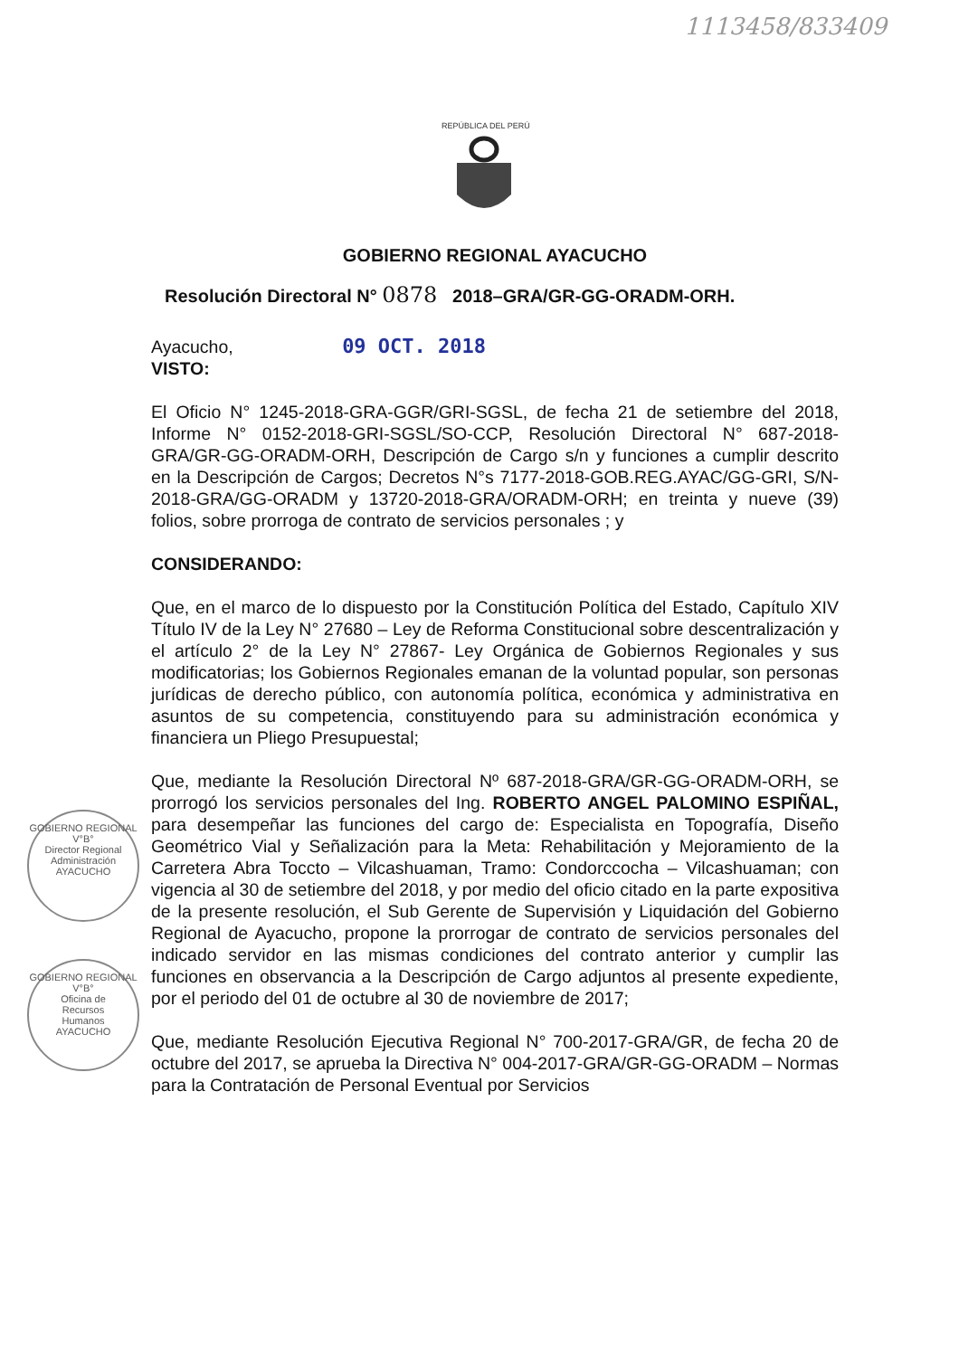1113458/833409
REPÚBLICA DEL PERÚ
GOBIERNO REGIONAL
V°B°
Director Regional
Administración
AYACUCHO
GOBIERNO REGIONAL
V°B°
Oficina de
Recursos
Humanos
AYACUCHO
GOBIERNO REGIONAL AYACUCHO
Resolución Directoral N° 0878 2018–GRA/GR-GG-ORADM-ORH.
Ayacucho, 09 OCT. 2018
VISTO:
El Oficio N° 1245-2018-GRA-GGR/GRI-SGSL, de fecha 21 de setiembre del 2018, Informe N° 0152-2018-GRI-SGSL/SO-CCP, Resolución Directoral N° 687-2018-GRA/GR-GG-ORADM-ORH, Descripción de Cargo s/n y funciones a cumplir descrito en la Descripción de Cargos; Decretos N°s 7177-2018-GOB.REG.AYAC/GG-GRI, S/N-2018-GRA/GG-ORADM y 13720-2018-GRA/ORADM-ORH; en treinta y nueve (39) folios, sobre prorroga de contrato de servicios personales ; y
CONSIDERANDO:
Que, en el marco de lo dispuesto por la Constitución Política del Estado, Capítulo XIV Título IV de la Ley N° 27680 – Ley de Reforma Constitucional sobre descentralización y el artículo 2° de la Ley N° 27867- Ley Orgánica de Gobiernos Regionales y sus modificatorias; los Gobiernos Regionales emanan de la voluntad popular, son personas jurídicas de derecho público, con autonomía política, económica y administrativa en asuntos de su competencia, constituyendo para su administración económica y financiera un Pliego Presupuestal;
Que, mediante la Resolución Directoral Nº 687-2018-GRA/GR-GG-ORADM-ORH, se prorrogó los servicios personales del Ing. ROBERTO ANGEL PALOMINO ESPIÑAL, para desempeñar las funciones del cargo de: Especialista en Topografía, Diseño Geométrico Vial y Señalización para la Meta: Rehabilitación y Mejoramiento de la Carretera Abra Toccto – Vilcashuaman, Tramo: Condorccocha – Vilcashuaman; con vigencia al 30 de setiembre del 2018, y por medio del oficio citado en la parte expositiva de la presente resolución, el Sub Gerente de Supervisión y Liquidación del Gobierno Regional de Ayacucho, propone la prorrogar de contrato de servicios personales del indicado servidor en las mismas condiciones del contrato anterior y cumplir las funciones en observancia a la Descripción de Cargo adjuntos al presente expediente, por el periodo del 01 de octubre al 30 de noviembre de 2017;
Que, mediante Resolución Ejecutiva Regional N° 700-2017-GRA/GR, de fecha 20 de octubre del 2017, se aprueba la Directiva N° 004-2017-GRA/GR-GG-ORADM – Normas para la Contratación de Personal Eventual por Servicios